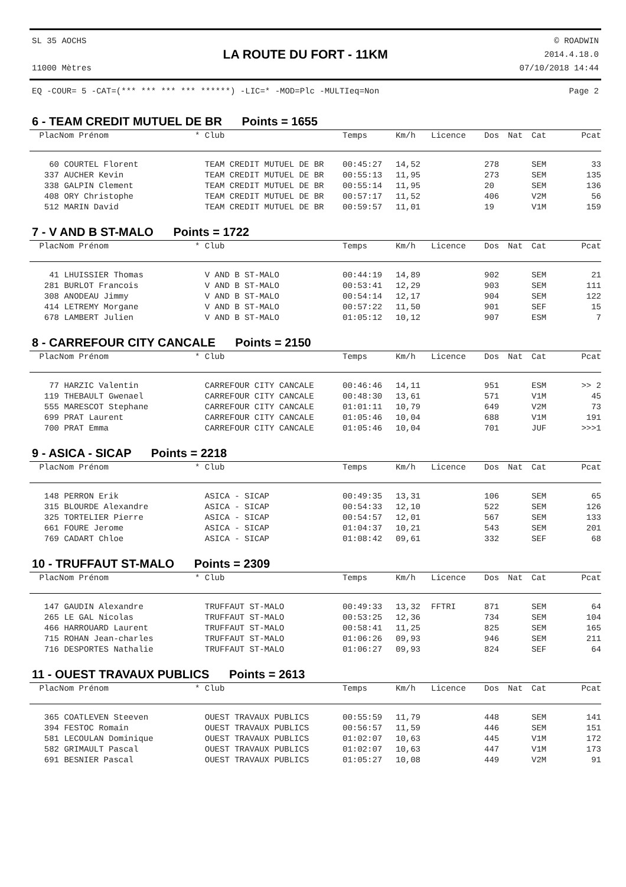SL 35 AOCHS
11000 Mètres
LA ROUTE DU FORT - 11KM
© ROADWIN
2014.4.18.0
07/10/2018 14:44
EQ -COUR= 5 -CAT=(*** *** *** *** ******) -LIC=* -MOD=Plc -MULTIeq=Non
Page 2
6 - TEAM CREDIT MUTUEL DE BR Points = 1655
| Plac | Nom Prénom | * Club | Temps | Km/h | Licence | Dos | Nat | Cat | Pcat |
| --- | --- | --- | --- | --- | --- | --- | --- | --- | --- |
| 60 | COURTEL Florent | TEAM CREDIT MUTUEL DE BR | 00:45:27 | 14,52 | | 278 | | SEM | 33 |
| 337 | AUCHER Kevin | TEAM CREDIT MUTUEL DE BR | 00:55:13 | 11,95 | | 273 | | SEM | 135 |
| 338 | GALPIN Clement | TEAM CREDIT MUTUEL DE BR | 00:55:14 | 11,95 | | 20 | | SEM | 136 |
| 408 | ORY Christophe | TEAM CREDIT MUTUEL DE BR | 00:57:17 | 11,52 | | 406 | | V2M | 56 |
| 512 | MARIN David | TEAM CREDIT MUTUEL DE BR | 00:59:57 | 11,01 | | 19 | | V1M | 159 |
7 - V AND B ST-MALO Points = 1722
| Plac | Nom Prénom | * Club | Temps | Km/h | Licence | Dos | Nat | Cat | Pcat |
| --- | --- | --- | --- | --- | --- | --- | --- | --- | --- |
| 41 | LHUISSIER Thomas | V AND B ST-MALO | 00:44:19 | 14,89 | | 902 | | SEM | 21 |
| 281 | BURLOT Francois | V AND B ST-MALO | 00:53:41 | 12,29 | | 903 | | SEM | 111 |
| 308 | ANODEAU Jimmy | V AND B ST-MALO | 00:54:14 | 12,17 | | 904 | | SEM | 122 |
| 414 | LETREMY Morgane | V AND B ST-MALO | 00:57:22 | 11,50 | | 901 | | SEF | 15 |
| 678 | LAMBERT Julien | V AND B ST-MALO | 01:05:12 | 10,12 | | 907 | | ESM | 7 |
8 - CARREFOUR CITY CANCALE Points = 2150
| Plac | Nom Prénom | * Club | Temps | Km/h | Licence | Dos | Nat | Cat | Pcat |
| --- | --- | --- | --- | --- | --- | --- | --- | --- | --- |
| 77 | HARZIC Valentin | CARREFOUR CITY CANCALE | 00:46:46 | 14,11 | | 951 | | ESM | >> 2 |
| 119 | THEBAULT Gwenael | CARREFOUR CITY CANCALE | 00:48:30 | 13,61 | | 571 | | V1M | 45 |
| 555 | MARESCOT Stephane | CARREFOUR CITY CANCALE | 01:01:11 | 10,79 | | 649 | | V2M | 73 |
| 699 | PRAT Laurent | CARREFOUR CITY CANCALE | 01:05:46 | 10,04 | | 688 | | V1M | 191 |
| 700 | PRAT Emma | CARREFOUR CITY CANCALE | 01:05:46 | 10,04 | | 701 | | JUF | >>>1 |
9 - ASICA - SICAP Points = 2218
| Plac | Nom Prénom | * Club | Temps | Km/h | Licence | Dos | Nat | Cat | Pcat |
| --- | --- | --- | --- | --- | --- | --- | --- | --- | --- |
| 148 | PERRON Erik | ASICA - SICAP | 00:49:35 | 13,31 | | 106 | | SEM | 65 |
| 315 | BLOURDE Alexandre | ASICA - SICAP | 00:54:33 | 12,10 | | 522 | | SEM | 126 |
| 325 | TORTELIER Pierre | ASICA - SICAP | 00:54:57 | 12,01 | | 567 | | SEM | 133 |
| 661 | FOURE Jerome | ASICA - SICAP | 01:04:37 | 10,21 | | 543 | | SEM | 201 |
| 769 | CADART Chloe | ASICA - SICAP | 01:08:42 | 09,61 | | 332 | | SEF | 68 |
10 - TRUFFAUT ST-MALO Points = 2309
| Plac | Nom Prénom | * Club | Temps | Km/h | Licence | Dos | Nat | Cat | Pcat |
| --- | --- | --- | --- | --- | --- | --- | --- | --- | --- |
| 147 | GAUDIN Alexandre | TRUFFAUT ST-MALO | 00:49:33 | 13,32 | FFTRI | 871 | | SEM | 64 |
| 265 | LE GAL Nicolas | TRUFFAUT ST-MALO | 00:53:25 | 12,36 | | 734 | | SEM | 104 |
| 466 | HARROUARD Laurent | TRUFFAUT ST-MALO | 00:58:41 | 11,25 | | 825 | | SEM | 165 |
| 715 | ROHAN Jean-charles | TRUFFAUT ST-MALO | 01:06:26 | 09,93 | | 946 | | SEM | 211 |
| 716 | DESPORTES Nathalie | TRUFFAUT ST-MALO | 01:06:27 | 09,93 | | 824 | | SEF | 64 |
11 - OUEST TRAVAUX PUBLICS Points = 2613
| Plac | Nom Prénom | * Club | Temps | Km/h | Licence | Dos | Nat | Cat | Pcat |
| --- | --- | --- | --- | --- | --- | --- | --- | --- | --- |
| 365 | COATLEVEN Steeven | OUEST TRAVAUX PUBLICS | 00:55:59 | 11,79 | | 448 | | SEM | 141 |
| 394 | FESTOC Romain | OUEST TRAVAUX PUBLICS | 00:56:57 | 11,59 | | 446 | | SEM | 151 |
| 581 | LECOULAN Dominique | OUEST TRAVAUX PUBLICS | 01:02:07 | 10,63 | | 445 | | V1M | 172 |
| 582 | GRIMAULT Pascal | OUEST TRAVAUX PUBLICS | 01:02:07 | 10,63 | | 447 | | V1M | 173 |
| 691 | BESNIER Pascal | OUEST TRAVAUX PUBLICS | 01:05:27 | 10,08 | | 449 | | V2M | 91 |